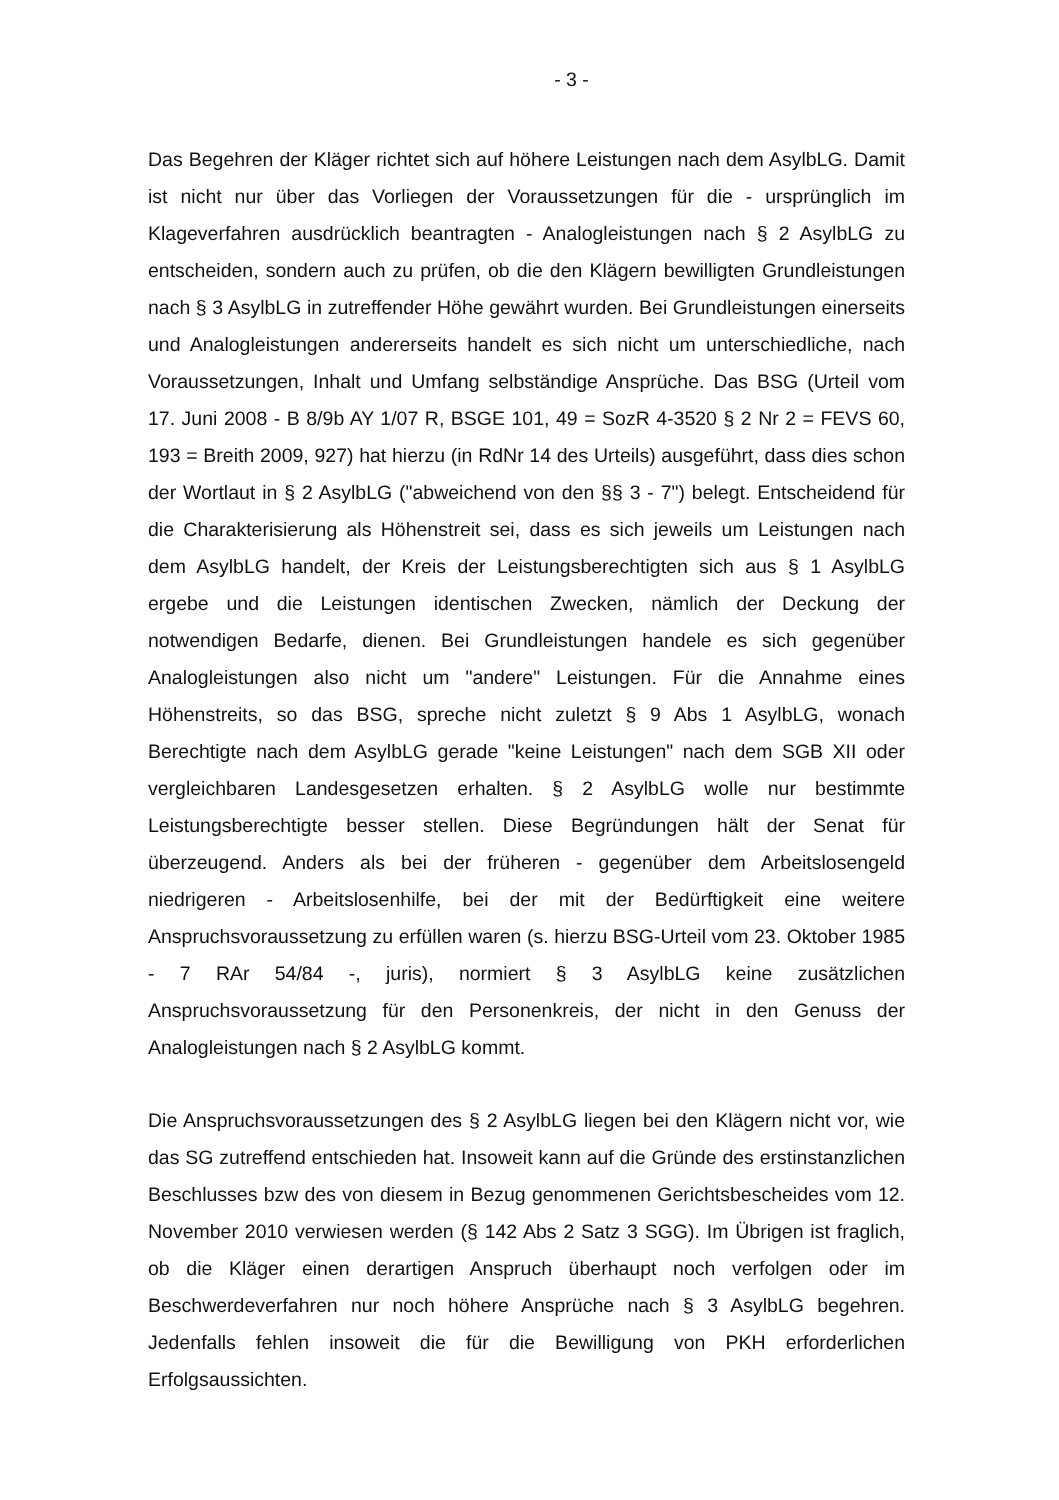- 3 -
Das Begehren der Kläger richtet sich auf höhere Leistungen nach dem AsylbLG. Damit ist nicht nur über das Vorliegen der Voraussetzungen für die - ursprünglich im Klageverfahren ausdrücklich beantragten - Analogleistungen nach § 2 AsylbLG zu entscheiden, sondern auch zu prüfen, ob die den Klägern bewilligten Grundleistungen nach § 3 AsylbLG in zutreffender Höhe gewährt wurden. Bei Grundleistungen einerseits und Analogleistungen andererseits handelt es sich nicht um unterschiedliche, nach Voraussetzungen, Inhalt und Umfang selbständige Ansprüche. Das BSG (Urteil vom 17. Juni 2008 - B 8/9b AY 1/07 R, BSGE 101, 49 = SozR 4-3520 § 2 Nr 2 = FEVS 60, 193 = Breith 2009, 927) hat hierzu (in RdNr 14 des Urteils) ausgeführt, dass dies schon der Wortlaut in § 2 AsylbLG ("abweichend von den §§ 3 - 7") belegt. Entscheidend für die Charakterisierung als Höhenstreit sei, dass es sich jeweils um Leistungen nach dem AsylbLG handelt, der Kreis der Leistungsberechtigten sich aus § 1 AsylbLG ergebe und die Leistungen identischen Zwecken, nämlich der Deckung der notwendigen Bedarfe, dienen. Bei Grundleistungen handele es sich gegenüber Analogleistungen also nicht um "andere" Leistungen. Für die Annahme eines Höhenstreits, so das BSG, spreche nicht zuletzt § 9 Abs 1 AsylbLG, wonach Berechtigte nach dem AsylbLG gerade "keine Leistungen" nach dem SGB XII oder vergleichbaren Landesgesetzen erhalten. § 2 AsylbLG wolle nur bestimmte Leistungsberechtigte besser stellen. Diese Begründungen hält der Senat für überzeugend. Anders als bei der früheren - gegenüber dem Arbeitslosengeld niedrigeren - Arbeitslosenhilfe, bei der mit der Bedürftigkeit eine weitere Anspruchsvoraussetzung zu erfüllen waren (s. hierzu BSG-Urteil vom 23. Oktober 1985 - 7 RAr 54/84 -, juris), normiert § 3 AsylbLG keine zusätzlichen Anspruchsvoraussetzung für den Personenkreis, der nicht in den Genuss der Analogleistungen nach § 2 AsylbLG kommt.
Die Anspruchsvoraussetzungen des § 2 AsylbLG liegen bei den Klägern nicht vor, wie das SG zutreffend entschieden hat. Insoweit kann auf die Gründe des erstinstanzlichen Beschlusses bzw des von diesem in Bezug genommenen Gerichtsbescheides vom 12. November 2010 verwiesen werden (§ 142 Abs 2 Satz 3 SGG). Im Übrigen ist fraglich, ob die Kläger einen derartigen Anspruch überhaupt noch verfolgen oder im Beschwerdeverfahren nur noch höhere Ansprüche nach § 3 AsylbLG begehren. Jedenfalls fehlen insoweit die für die Bewilligung von PKH erforderlichen Erfolgsaussichten.